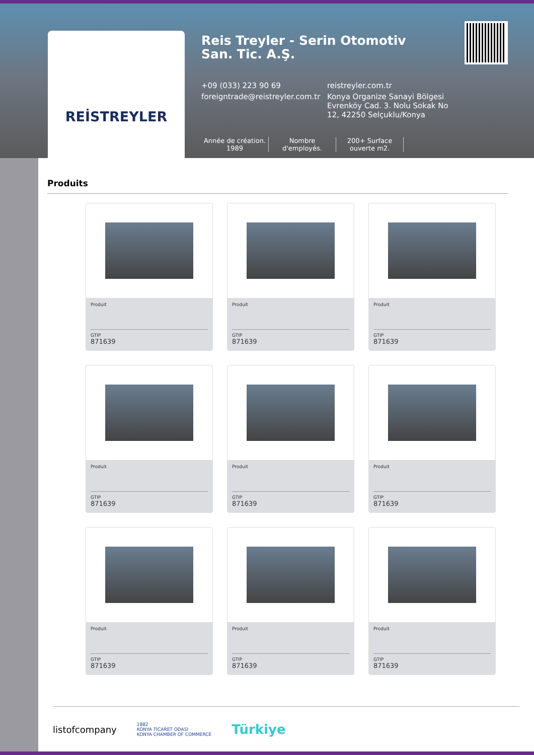REİSTREYLER
Reis Treyler - Serin Otomotiv San. Tic. A.Ş.
+09 (033) 223 90 69 reistreyler.com.tr
foreigntrade@reistreyler.com.tr
Konya Organize Sanayi Bölgesi Evrenköy Cad. 3. Nolu Sokak No 12, 42250 Selçuklu/Konya
Année de création. 1989
Nombre d'employés.
200+ Surface ouverte m2.
Produits
Produit
GTIP
871639
Produit
GTIP
871639
Produit
GTIP
871639
Produit
GTIP
871639
Produit
GTIP
871639
Produit
GTIP
871639
Produit
GTIP
871639
Produit
GTIP
871639
Produit
GTIP
871639
listofcompany 1882
KONYA TİCARET ODASI
KONYA CHAMBER OF COMMERCE Türkiye